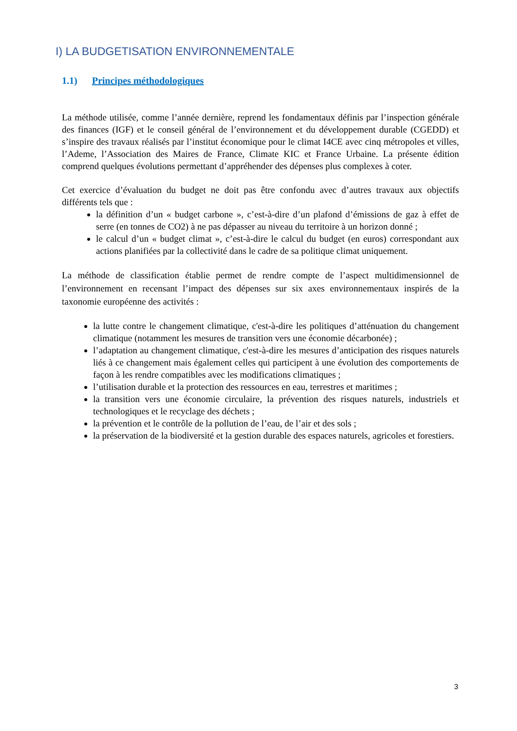I) LA BUDGETISATION ENVIRONNEMENTALE
1.1) Principes méthodologiques
La méthode utilisée, comme l’année dernière, reprend les fondamentaux définis par l’inspection générale des finances (IGF) et le conseil général de l’environnement et du développement durable (CGEDD) et s’inspire des travaux réalisés par l’institut économique pour le climat I4CE avec cinq métropoles et villes, l’Ademe, l’Association des Maires de France, Climate KIC et France Urbaine. La présente édition comprend quelques évolutions permettant d’appréhender des dépenses plus complexes à coter.
Cet exercice d’évaluation du budget ne doit pas être confondu avec d’autres travaux aux objectifs différents tels que :
la définition d’un « budget carbone », c’est-à-dire d’un plafond d’émissions de gaz à effet de serre (en tonnes de CO2) à ne pas dépasser au niveau du territoire à un horizon donné ;
le calcul d’un « budget climat », c’est-à-dire le calcul du budget (en euros) correspondant aux actions planifiées par la collectivité dans le cadre de sa politique climat uniquement.
La méthode de classification établie permet de rendre compte de l’aspect multidimensionnel de l’environnement en recensant l’impact des dépenses sur six axes environnementaux inspirés de la taxonomie européenne des activités :
la lutte contre le changement climatique, c'est-à-dire les politiques d’atténuation du changement climatique (notamment les mesures de transition vers une économie décarbonée) ;
l’adaptation au changement climatique, c'est-à-dire les mesures d’anticipation des risques naturels liés à ce changement mais également celles qui participent à une évolution des comportements de façon à les rendre compatibles avec les modifications climatiques ;
l’utilisation durable et la protection des ressources en eau, terrestres et maritimes ;
la transition vers une économie circulaire, la prévention des risques naturels, industriels et technologiques et le recyclage des déchets ;
la prévention et le contrôle de la pollution de l’eau, de l’air et des sols ;
la préservation de la biodiversité et la gestion durable des espaces naturels, agricoles et forestiers.
3